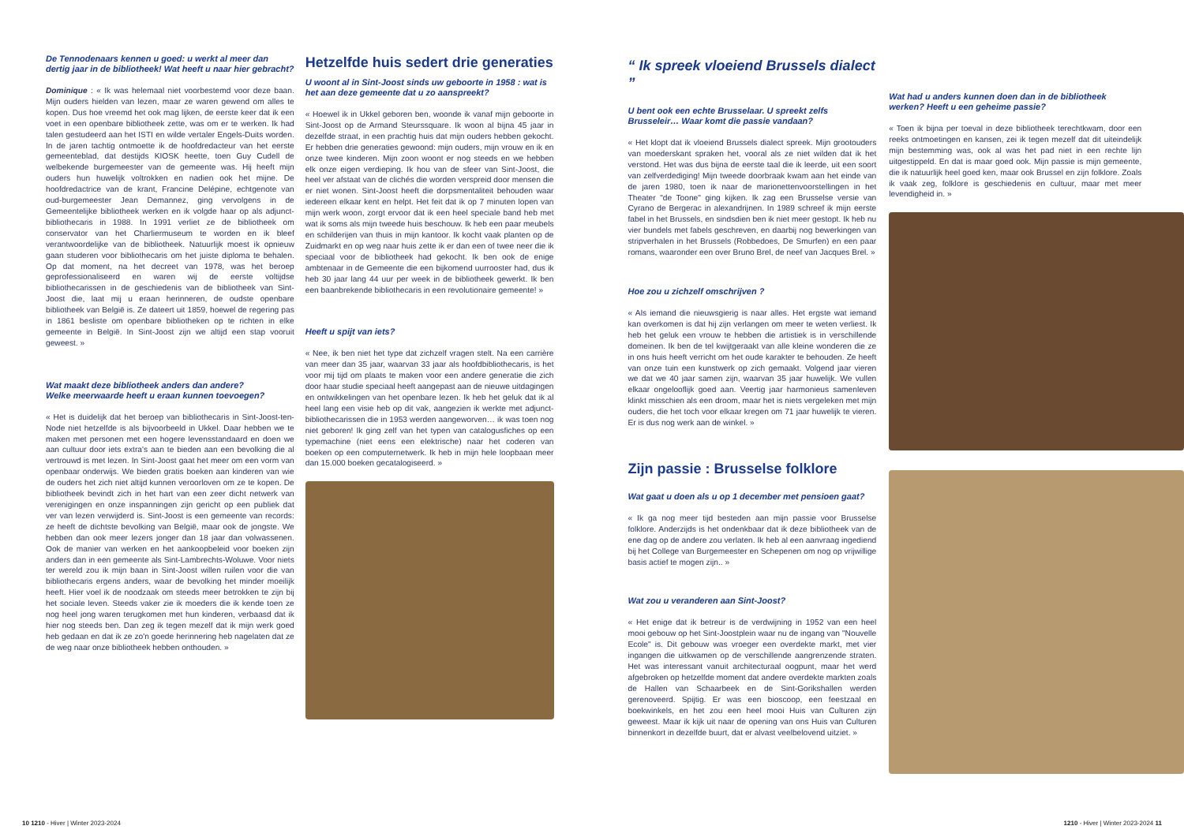De Tennodenaars kennen u goed: u werkt al meer dan dertig jaar in de bibliotheek! Wat heeft u naar hier gebracht?
Dominique : « Ik was helemaal niet voorbestemd voor deze baan. Mijn ouders hielden van lezen, maar ze waren gewend om alles te kopen. Dus hoe vreemd het ook mag lijken, de eerste keer dat ik een voet in een openbare bibliotheek zette, was om er te werken. Ik had talen gestudeerd aan het ISTI en wilde vertaler Engels-Duits worden. In de jaren tachtig ontmoette ik de hoofdredacteur van het eerste gemeenteblad, dat destijds KIOSK heette, toen Guy Cudell de welbekende burgemeester van de gemeente was. Hij heeft mijn ouders hun huwelijk voltrokken en nadien ook het mijne. De hoofdredactrice van de krant, Francine Delépine, echtgenote van oud-burgemeester Jean Demannez, ging vervolgens in de Gemeentelijke bibliotheek werken en ik volgde haar op als adjunct-bibliothecaris in 1988. In 1991 verliet ze de bibliotheek om conservator van het Charliermuseum te worden en ik bleef verantwoordelijke van de bibliotheek. Natuurlijk moest ik opnieuw gaan studeren voor bibliothecaris om het juiste diploma te behalen. Op dat moment, na het decreet van 1978, was het beroep geprofessionaliseerd en waren wij de eerste voltijdse bibliothecarissen in de geschiedenis van de bibliotheek van Sint-Joost die, laat mij u eraan herinneren, de oudste openbare bibliotheek van België is. Ze dateert uit 1859, hoewel de regering pas in 1861 besliste om openbare bibliotheken op te richten in elke gemeente in België. In Sint-Joost zijn we altijd een stap vooruit geweest. »
Wat maakt deze bibliotheek anders dan andere?
Welke meerwaarde heeft u eraan kunnen toevoegen?
« Het is duidelijk dat het beroep van bibliothecaris in Sint-Joost-ten-Node niet hetzelfde is als bijvoorbeeld in Ukkel. Daar hebben we te maken met personen met een hogere levensstandaard en doen we aan cultuur door iets extra's aan te bieden aan een bevolking die al vertrouwd is met lezen. In Sint-Joost gaat het meer om een vorm van openbaar onderwijs. We bieden gratis boeken aan kinderen van wie de ouders het zich niet altijd kunnen veroorloven om ze te kopen. De bibliotheek bevindt zich in het hart van een zeer dicht netwerk van verenigingen en onze inspanningen zijn gericht op een publiek dat ver van lezen verwijderd is. Sint-Joost is een gemeente van records: ze heeft de dichtste bevolking van België, maar ook de jongste. We hebben dan ook meer lezers jonger dan 18 jaar dan volwassenen. Ook de manier van werken en het aankoopbeleid voor boeken zijn anders dan in een gemeente als Sint-Lambrechts-Woluwe. Voor niets ter wereld zou ik mijn baan in Sint-Joost willen ruilen voor die van bibliothecaris ergens anders, waar de bevolking het minder moeilijk heeft. Hier voel ik de noodzaak om steeds meer betrokken te zijn bij het sociale leven. Steeds vaker zie ik moeders die ik kende toen ze nog heel jong waren terugkomen met hun kinderen, verbaasd dat ik hier nog steeds ben. Dan zeg ik tegen mezelf dat ik mijn werk goed heb gedaan en dat ik ze zo'n goede herinnering heb nagelaten dat ze de weg naar onze bibliotheek hebben onthouden. »
Hetzelfde huis sedert drie generaties
U woont al in Sint-Joost sinds uw geboorte in 1958 : wat is het aan deze gemeente dat u zo aanspreekt?
« Hoewel ik in Ukkel geboren ben, woonde ik vanaf mijn geboorte in Sint-Joost op de Armand Steurssquare. Ik woon al bijna 45 jaar in dezelfde straat, in een prachtig huis dat mijn ouders hebben gekocht. Er hebben drie generaties gewoond: mijn ouders, mijn vrouw en ik en onze twee kinderen. Mijn zoon woont er nog steeds en we hebben elk onze eigen verdieping. Ik hou van de sfeer van Sint-Joost, die heel ver afstaat van de clichés die worden verspreid door mensen die er niet wonen. Sint-Joost heeft die dorpsmentaliteit behouden waar iedereen elkaar kent en helpt. Het feit dat ik op 7 minuten lopen van mijn werk woon, zorgt ervoor dat ik een heel speciale band heb met wat ik soms als mijn tweede huis beschouw. Ik heb een paar meubels en schilderijen van thuis in mijn kantoor. Ik kocht vaak planten op de Zuidmarkt en op weg naar huis zette ik er dan een of twee neer die ik speciaal voor de bibliotheek had gekocht. Ik ben ook de enige ambtenaar in de Gemeente die een bijkomend uurrooster had, dus ik heb 30 jaar lang 44 uur per week in de bibliotheek gewerkt. Ik ben een baanbrekende bibliothecaris in een revolutionaire gemeente! »
Heeft u spijt van iets?
« Nee, ik ben niet het type dat zichzelf vragen stelt. Na een carrière van meer dan 35 jaar, waarvan 33 jaar als hoofdbibliothecaris, is het voor mij tijd om plaats te maken voor een andere generatie die zich door haar studie speciaal heeft aangepast aan de nieuwe uitdagingen en ontwikkelingen van het openbare lezen. Ik heb het geluk dat ik al heel lang een visie heb op dit vak, aangezien ik werkte met adjunct-bibliothecarissen die in 1953 werden aangeworven… ik was toen nog niet geboren! Ik ging zelf van het typen van catalogusfiches op een typemachine (niet eens een elektrische) naar het coderen van boeken op een computernetwerk. Ik heb in mijn hele loopbaan meer dan 15.000 boeken gecatalogiseerd. »
“ Ik spreek vloeiend Brussels dialect ”
U bent ook een echte Brusselaar. U spreekt zelfs Brusseleir… Waar komt die passie vandaan?
« Het klopt dat ik vloeiend Brussels dialect spreek. Mijn grootouders van moederskant spraken het, vooral als ze niet wilden dat ik het verstond. Het was dus bijna de eerste taal die ik leerde, uit een soort van zelfverdediging! Mijn tweede doorbraak kwam aan het einde van de jaren 1980, toen ik naar de marionettenvoorstellingen in het Theater "de Toone" ging kijken. Ik zag een Brusselse versie van Cyrano de Bergerac in alexandrijnen. In 1989 schreef ik mijn eerste fabel in het Brussels, en sindsdien ben ik niet meer gestopt. Ik heb nu vier bundels met fabels geschreven, en daarbij nog bewerkingen van stripverhalen in het Brussels (Robbedoes, De Smurfen) en een paar romans, waaronder een over Bruno Brel, de neef van Jacques Brel. »
Hoe zou u zichzelf omschrijven ?
« Als iemand die nieuwsgierig is naar alles. Het ergste wat iemand kan overkomen is dat hij zijn verlangen om meer te weten verliest. Ik heb het geluk een vrouw te hebben die artistiek is in verschillende domeinen. Ik ben de tel kwijtgeraakt van alle kleine wonderen die ze in ons huis heeft verricht om het oude karakter te behouden. Ze heeft van onze tuin een kunstwerk op zich gemaakt. Volgend jaar vieren we dat we 40 jaar samen zijn, waarvan 35 jaar huwelijk. We vullen elkaar ongelooflijk goed aan. Veertig jaar harmonieus samenleven klinkt misschien als een droom, maar het is niets vergeleken met mijn ouders, die het toch voor elkaar kregen om 71 jaar huwelijk te vieren. Er is dus nog werk aan de winkel. »
Zijn passie : Brusselse folklore
Wat gaat u doen als u op 1 december met pensioen gaat?
« Ik ga nog meer tijd besteden aan mijn passie voor Brusselse folklore. Anderzijds is het ondenkbaar dat ik deze bibliotheek van de ene dag op de andere zou verlaten. Ik heb al een aanvraag ingediend bij het College van Burgemeester en Schepenen om nog op vrijwillige basis actief te mogen zijn.. »
Wat zou u veranderen aan Sint-Joost?
« Het enige dat ik betreur is de verdwijning in 1952 van een heel mooi gebouw op het Sint-Joostplein waar nu de ingang van "Nouvelle Ecole" is. Dit gebouw was vroeger een overdekte markt, met vier ingangen die uitkwamen op de verschillende aangrenzende straten. Het was interessant vanuit architecturaal oogpunt, maar het werd afgebroken op hetzelfde moment dat andere overdekte markten zoals de Hallen van Schaarbeek en de Sint-Gorikshallen werden gerenoveerd. Spijtig. Er was een bioscoop, een feestzaal en boekwinkels, en het zou een heel mooi Huis van Culturen zijn geweest. Maar ik kijk uit naar de opening van ons Huis van Culturen binnenkort in dezelfde buurt, dat er alvast veelbelovend uitziet. »
Wat had u anders kunnen doen dan in de bibliotheek werken? Heeft u een geheime passie?
« Toen ik bijna per toeval in deze bibliotheek terechtkwam, door een reeks ontmoetingen en kansen, zei ik tegen mezelf dat dit uiteindelijk mijn bestemming was, ook al was het pad niet in een rechte lijn uitgestippeld. En dat is maar goed ook. Mijn passie is mijn gemeente, die ik natuurlijk heel goed ken, maar ook Brussel en zijn folklore. Zoals ik vaak zeg, folklore is geschiedenis en cultuur, maar met meer levendigheid in. »
10 1210 - Hiver | Winter 2023-2024
1210 - Hiver | Winter 2023-2024 11